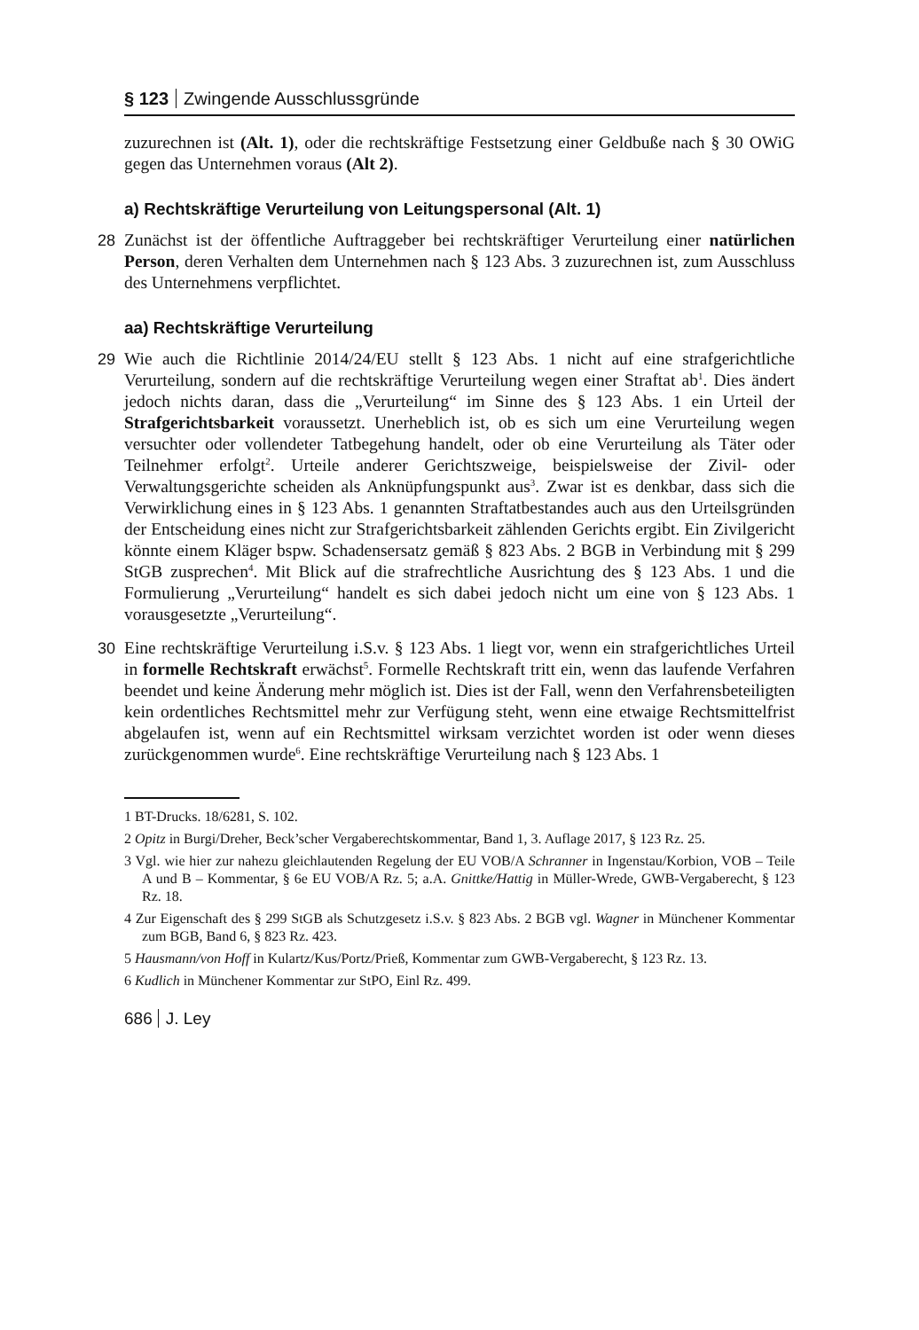§ 123 Zwingende Ausschlussgründe
zuzurechnen ist (Alt. 1), oder die rechtskräftige Festsetzung einer Geldbuße nach § 30 OWiG gegen das Unternehmen voraus (Alt 2).
a) Rechtskräftige Verurteilung von Leitungspersonal (Alt. 1)
28 Zunächst ist der öffentliche Auftraggeber bei rechtskräftiger Verurteilung einer natürlichen Person, deren Verhalten dem Unternehmen nach § 123 Abs. 3 zuzurechnen ist, zum Ausschluss des Unternehmens verpflichtet.
aa) Rechtskräftige Verurteilung
29 Wie auch die Richtlinie 2014/24/EU stellt § 123 Abs. 1 nicht auf eine strafgerichtliche Verurteilung, sondern auf die rechtskräftige Verurteilung wegen einer Straftat ab<sup>1</sup>. Dies ändert jedoch nichts daran, dass die „Verurteilung“ im Sinne des § 123 Abs. 1 ein Urteil der Strafgerichtsbarkeit voraussetzt. Unerheblich ist, ob es sich um eine Verurteilung wegen versuchter oder vollendeter Tatbegehung handelt, oder ob eine Verurteilung als Täter oder Teilnehmer erfolgt<sup>2</sup>. Urteile anderer Gerichtszweige, beispielsweise der Zivil- oder Verwaltungsgerichte scheiden als Anknüpfungspunkt aus<sup>3</sup>. Zwar ist es denkbar, dass sich die Verwirklichung eines in § 123 Abs. 1 genannten Straftatbestandes auch aus den Urteilsgründen der Entscheidung eines nicht zur Strafgerichtsbarkeit zählenden Gerichts ergibt. Ein Zivilgericht könnte einem Kläger bspw. Schadensersatz gemäß § 823 Abs. 2 BGB in Verbindung mit § 299 StGB zusprechen<sup>4</sup>. Mit Blick auf die strafrechtliche Ausrichtung des § 123 Abs. 1 und die Formulierung „Verurteilung“ handelt es sich dabei jedoch nicht um eine von § 123 Abs. 1 vorausgesetzte „Verurteilung“.
30 Eine rechtskräftige Verurteilung i.S.v. § 123 Abs. 1 liegt vor, wenn ein strafgerichtliches Urteil in formelle Rechtskraft erwächst<sup>5</sup>. Formelle Rechtskraft tritt ein, wenn das laufende Verfahren beendet und keine Änderung mehr möglich ist. Dies ist der Fall, wenn den Verfahrensbeteiligten kein ordentliches Rechtsmittel mehr zur Verfügung steht, wenn eine etwaige Rechtsmittelfrist abgelaufen ist, wenn auf ein Rechtsmittel wirksam verzichtet worden ist oder wenn dieses zurückgenommen wurde<sup>6</sup>. Eine rechtskräftige Verurteilung nach § 123 Abs. 1
1 BT-Drucks. 18/6281, S. 102.
2 Opitz in Burgi/Dreher, Beck’scher Vergaberechtskommentar, Band 1, 3. Auflage 2017, § 123 Rz. 25.
3 Vgl. wie hier zur nahezu gleichlautenden Regelung der EU VOB/A Schranner in Ingenstau/Korbion, VOB – Teile A und B – Kommentar, § 6e EU VOB/A Rz. 5; a.A. Gnittke/Hattig in Müller-Wrede, GWB-Vergaberecht, § 123 Rz. 18.
4 Zur Eigenschaft des § 299 StGB als Schutzgesetz i.S.v. § 823 Abs. 2 BGB vgl. Wagner in Münchener Kommentar zum BGB, Band 6, § 823 Rz. 423.
5 Hausmann/von Hoff in Kulartz/Kus/Portz/Prieß, Kommentar zum GWB-Vergaberecht, § 123 Rz. 13.
6 Kudlich in Münchener Kommentar zur StPO, Einl Rz. 499.
686 J. Ley